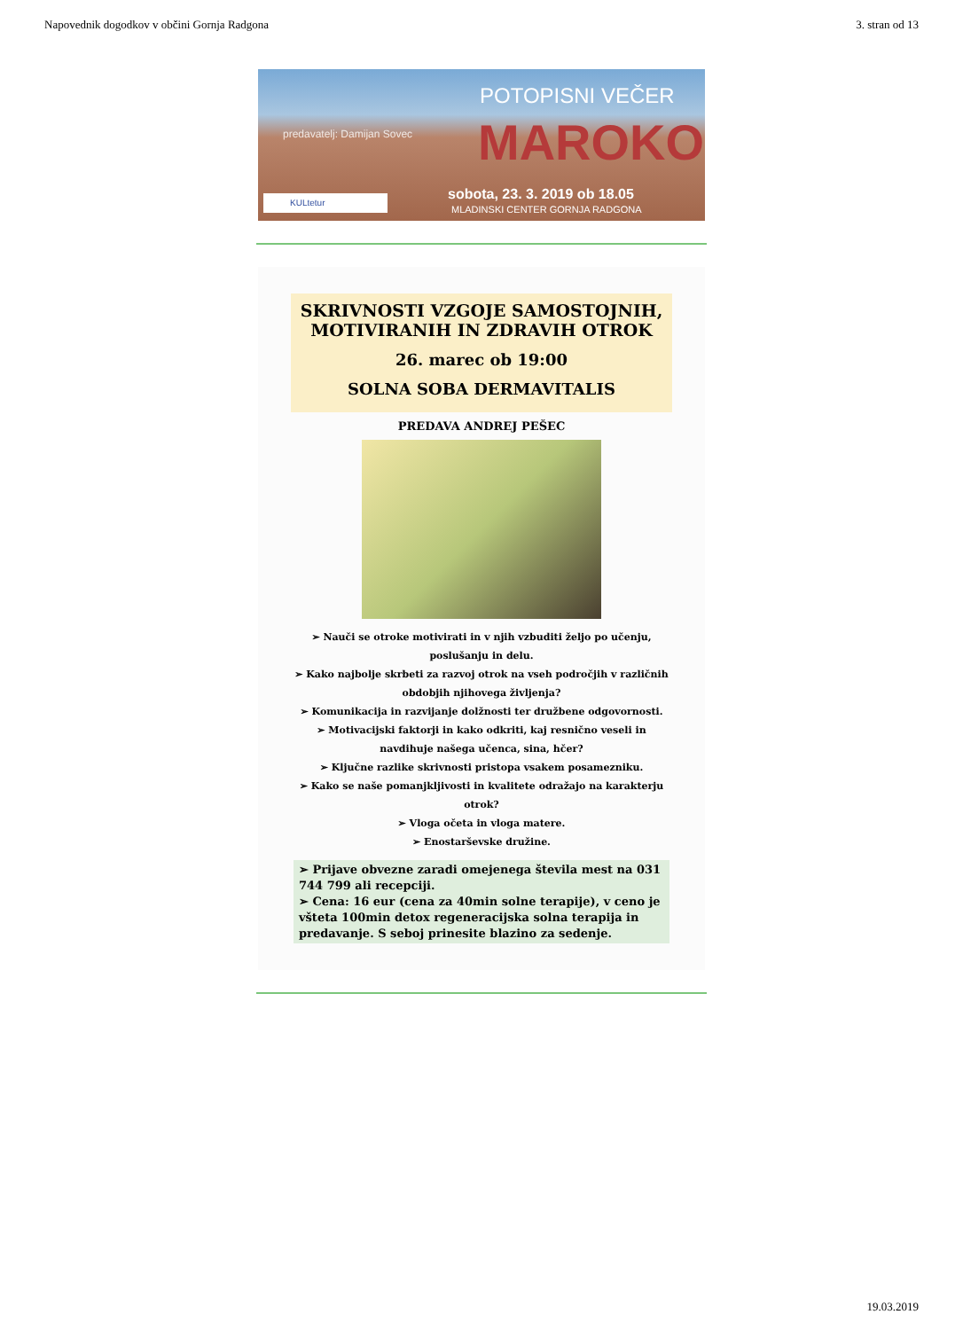Napovednik dogodkov v občini Gornja Radgona 3. stran od 13
POTOPISNI VEČER
predavatelj: Damijan Sovec MAROKO
KULtetur sobota, 23. 3. 2019 ob 18.05
MLADINSKI CENTER GORNJA RADGONA
SKRIVNOSTI VZGOJE SAMOSTOJNIH,
MOTIVIRANIH IN ZDRAVIH OTROK
26. marec ob 19:00
SOLNA SOBA DERMAVITALIS
PREDAVA ANDREJ PEŠEC
➢ Nauči se otroke motivirati in v njih vzbuditi željo po učenju, poslušanju in delu.
➢ Kako najbolje skrbeti za razvoj otrok na vseh področjih v različnih obdobjih njihovega življenja?
➢ Komunikacija in razvijanje dolžnosti ter družbene odgovornosti.
➢ Motivacijski faktorji in kako odkriti, kaj resnično veseli in navdihuje našega učenca, sina, hčer?
➢ Ključne razlike skrivnosti pristopa vsakem posamezniku.
➢ Kako se naše pomanjkljivosti in kvalitete odražajo na karakterju otrok?
➢ Vloga očeta in vloga matere.
➢ Enostarševske družine.
➢ Prijave obvezne zaradi omejenega števila mest na 031 744 799 ali recepciji.
➢ Cena: 16 eur (cena za 40min solne terapije), v ceno je všteta 100min detox regeneracijska solna terapija in predavanje. S seboj prinesite blazino za sedenje.
19.03.2019